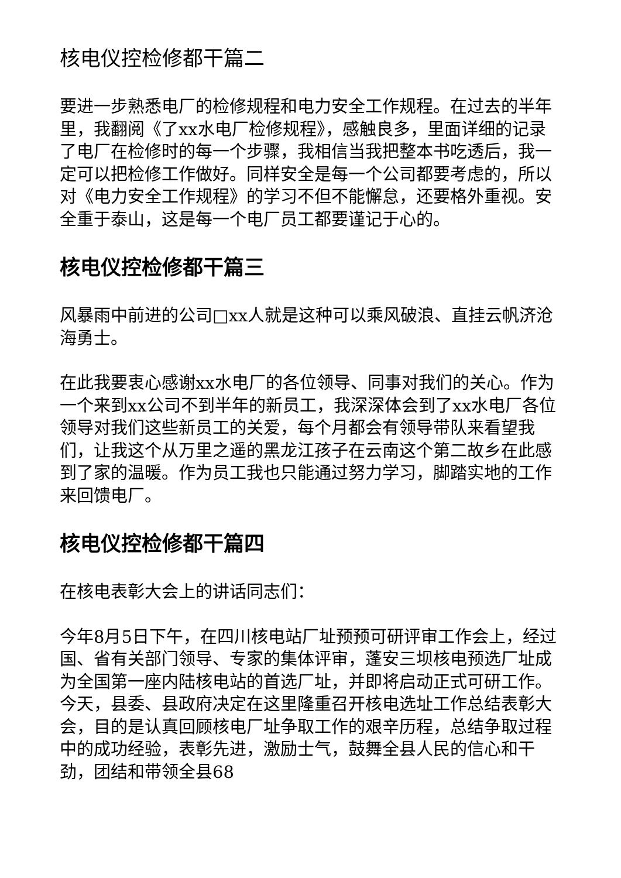核电仪控检修都干篇二
要进一步熟悉电厂的检修规程和电力安全工作规程。在过去的半年里，我翻阅《了xx水电厂检修规程》，感触良多，里面详细的记录了电厂在检修时的每一个步骤，我相信当我把整本书吃透后，我一定可以把检修工作做好。同样安全是每一个公司都要考虑的，所以对《电力安全工作规程》的学习不但不能懈怠，还要格外重视。安全重于泰山，这是每一个电厂员工都要谨记于心的。
核电仪控检修都干篇三
风暴雨中前进的公司□xx人就是这种可以乘风破浪、直挂云帆济沧海勇士。
在此我要衷心感谢xx水电厂的各位领导、同事对我们的关心。作为一个来到xx公司不到半年的新员工，我深深体会到了xx水电厂各位领导对我们这些新员工的关爱，每个月都会有领导带队来看望我们，让我这个从万里之遥的黑龙江孩子在云南这个第二故乡在此感到了家的温暖。作为员工我也只能通过努力学习，脚踏实地的工作来回馈电厂。
核电仪控检修都干篇四
在核电表彰大会上的讲话同志们：
今年8月5日下午，在四川核电站厂址预预可研评审工作会上，经过国、省有关部门领导、专家的集体评审，蓬安三坝核电预选厂址成为全国第一座内陆核电站的首选厂址，并即将启动正式可研工作。今天，县委、县政府决定在这里隆重召开核电选址工作总结表彰大会，目的是认真回顾核电厂址争取工作的艰辛历程，总结争取过程中的成功经验，表彰先进，激励士气，鼓舞全县人民的信心和干劲，团结和带领全县68